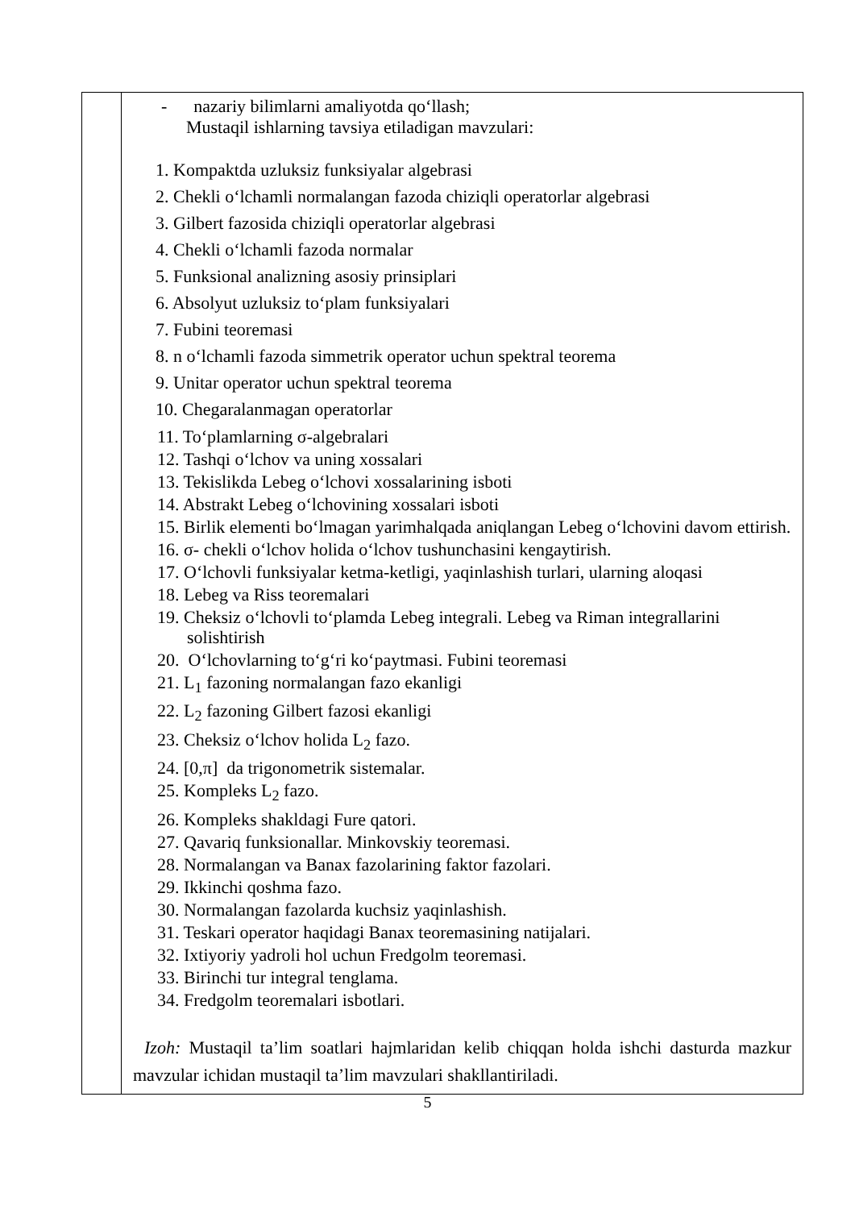| | - nazariy bilimlarni amaliyotda qo‘llash; Mustaqil ishlarning tavsiya etiladigan mavzulari: 1. Kompaktda uzluksiz funksiyalar algebrasi 2. Chekli o‘lchamli normalangan fazoda chiziqli operatorlar algebrasi 3. Gilbert fazosida chiziqli operatorlar algebrasi 4. Chekli o‘lchamli fazoda normalar 5. Funksional analizning asosiy prinsiplari 6. Absolyut uzluksiz to‘plam funksiyalari 7. Fubini teoremasi 8. n o‘lchamli fazoda simmetrik operator uchun spektral teorema 9. Unitar operator uchun spektral teorema 10. Chegaralanmagan operatorlar 11. To‘plamlarning σ-algebralari 12. Tashqi o‘lchov va uning xossalari 13. Tekislikda Lebeg o‘lchovi xossalarining isboti 14. Abstrakt Lebeg o‘lchovining xossalari isboti 15. Birlik elementi bo‘lmagan yarimhalqada aniqlangan Lebeg o‘lchovini davom ettirish. 16. σ- chekli o‘lchov holida o‘lchov tushunchasini kengaytirish. 17. O‘lchovli funksiyalar ketma-ketligi, yaqinlashish turlari, ularning aloqasi 18. Lebeg va Riss teoremalari 19. Cheksiz o‘lchovli to‘plamda Lebeg integrali. Lebeg va Riman integrallarini solishtirish 20. O‘lchovlarning to‘g‘ri ko‘paytmasi. Fubini teoremasi 21. L<sub>1</sub> fazoning normalangan fazo ekanligi 22. L<sub>2</sub> fazoning Gilbert fazosi ekanligi 23. Cheksiz o‘lchov holida L<sub>2</sub> fazo. 24. [0,π] da trigonometrik sistemalar. 25. Kompleks L<sub>2</sub> fazo. 26. Kompleks shakldagi Fure qatori. 27. Qavariq funksionallar. Minkovskiy teoremasi. 28. Normalangan va Banax fazolarining faktor fazolari. 29. Ikkinchi qoshma fazo. 30. Normalangan fazolarda kuchsiz yaqinlashish. 31. Teskari operator haqidagi Banax teoremasining natijalari. 32. Ixtiyoriy yadroli hol uchun Fredgolm teoremasi. 33. Birinchi tur integral tenglama. 34. Fredgolm teoremalari isbotlari. Izoh: Mustaqil ta’lim soatlari hajmlaridan kelib chiqqan holda ishchi dasturda mazkur mavzular ichidan mustaqil ta’lim mavzulari shakllantiriladi. |
5